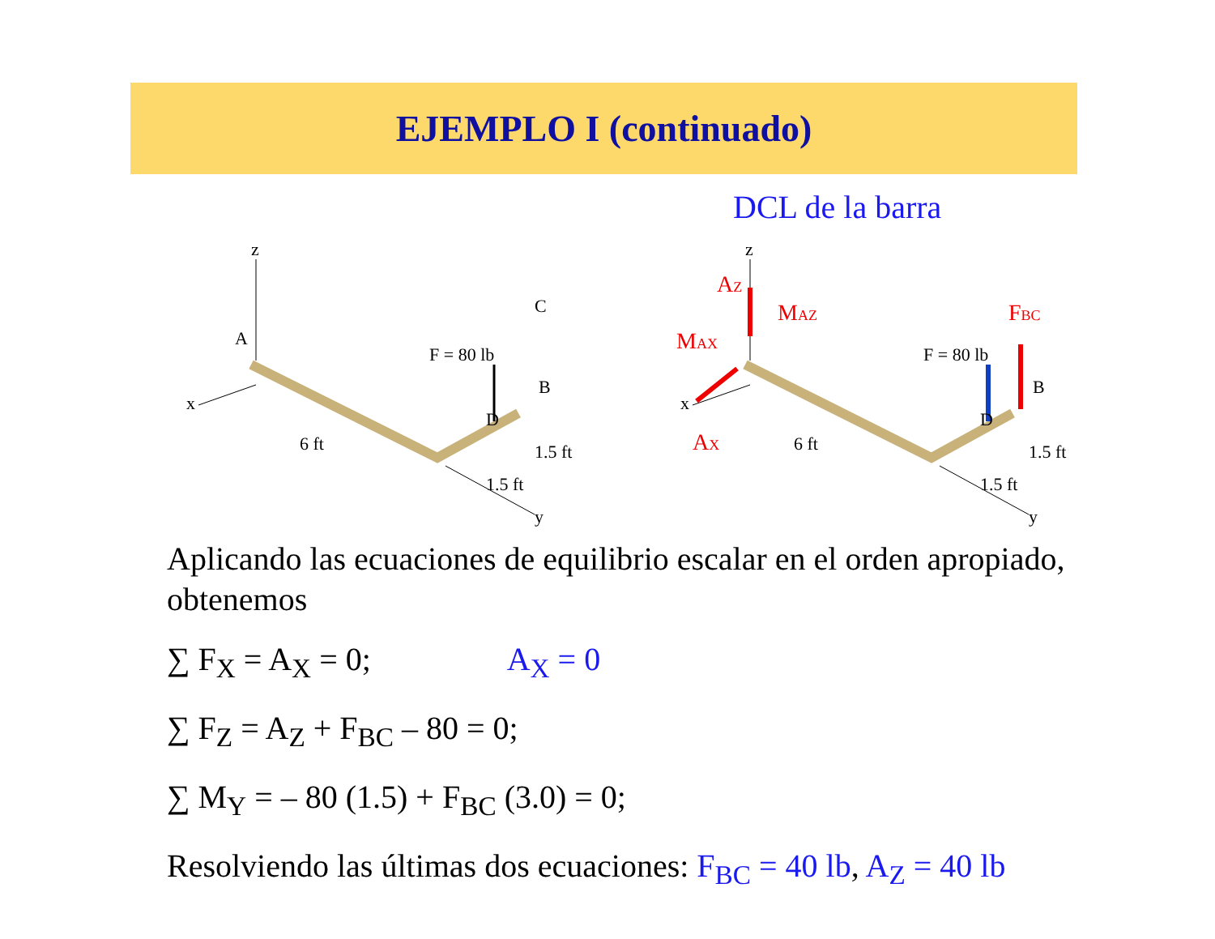EJEMPLO I (continuado)
DCL de la barra
z
x
A
y
6 ft
F = 80 lb
B
D
1.5 ft
1.5 ft
C
z
x
y
6 ft
F = 80 lb
B
D
1.5 ft
1.5 ft
AZ
MAZ
MAX
AX
FBC
Aplicando las ecuaciones de equilibrio escalar en el orden apropiado,
obtenemos
∑ F<sub>X</sub> = A<sub>X</sub> = 0; A<sub>X</sub> = 0
∑ F<sub>Z</sub> = A<sub>Z</sub> + F<sub>BC</sub> – 80 = 0;
∑ M<sub>Y</sub> = – 80 (1.5) + F<sub>BC</sub> (3.0) = 0;
Resolviendo las últimas dos ecuaciones: F<sub>BC</sub> = 40 lb, A<sub>Z</sub> = 40 lb